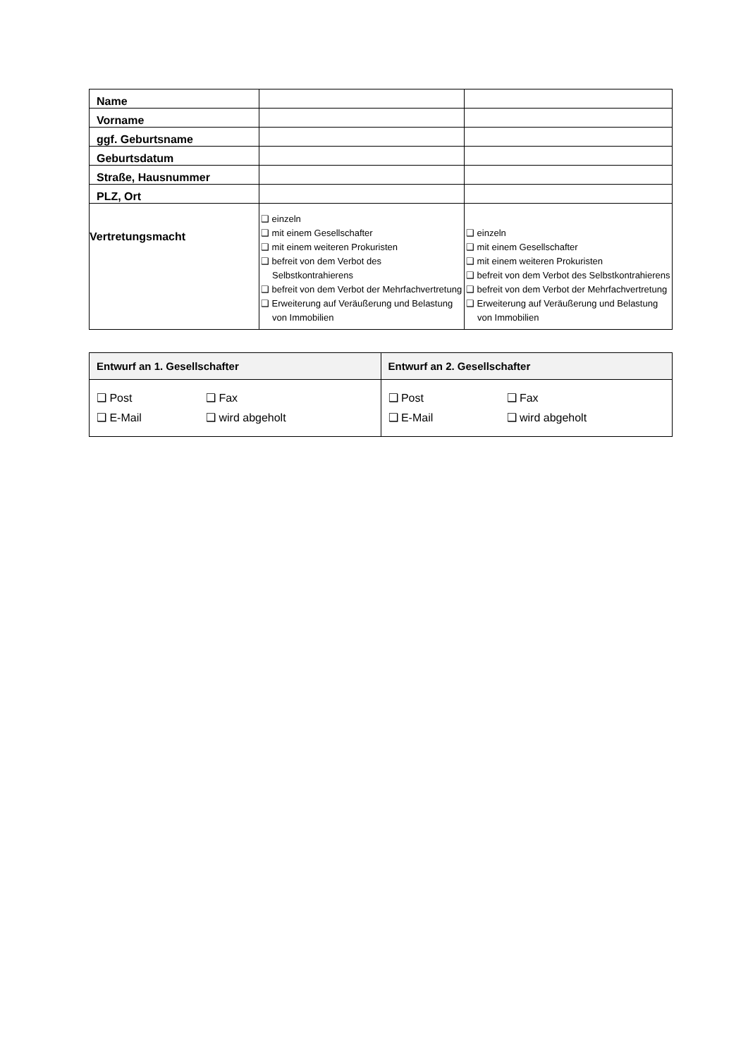| Name | | |
| Vorname | | |
| ggf. Geburtsname | | |
| Geburtsdatum | | |
| Straße, Hausnummer | | |
| PLZ, Ort | | |
| Vertretungsmacht | ❑ einzeln ❑ mit einem Gesellschafter ❑ mit einem weiteren Prokuristen ❑ befreit von dem Verbot des Selbstkontrahierens ❑ befreit von dem Verbot der Mehrfachvertretung ❑ Erweiterung auf Veräußerung und Belastung von Immobilien | ❑ einzeln ❑ mit einem Gesellschafter ❑ mit einem weiteren Prokuristen ❑ befreit von dem Verbot des Selbstkontrahierens ❑ befreit von dem Verbot der Mehrfachvertretung ❑ Erweiterung auf Veräußerung und Belastung von Immobilien |
| Entwurf an 1. Gesellschafter | Entwurf an 2. Gesellschafter |
| --- | --- |
| ❑ Post ❑ Fax ❑ E-Mail ❑ wird abgeholt | ❑ Post ❑ Fax ❑ E-Mail ❑ wird abgeholt |